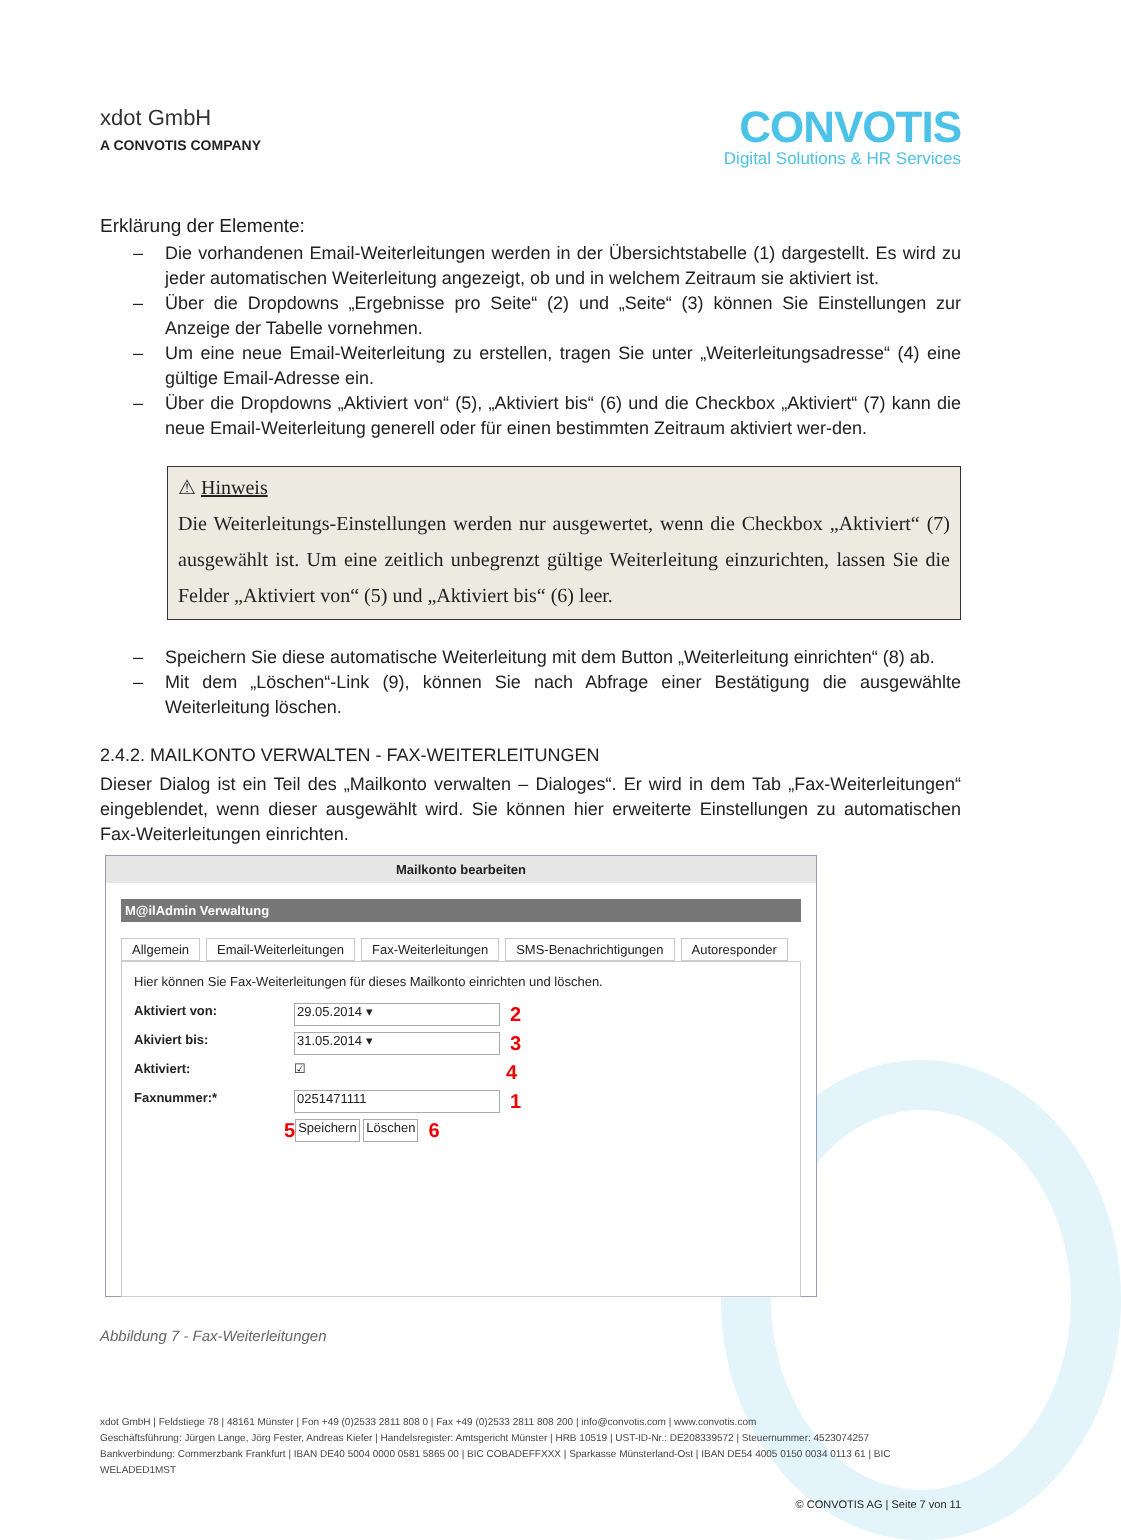xdot GmbH
A CONVOTIS COMPANY
CONVOTIS
Digital Solutions & HR Services
Erklärung der Elemente:
Die vorhandenen Email-Weiterleitungen werden in der Übersichtstabelle (1) dargestellt. Es wird zu jeder automatischen Weiterleitung angezeigt, ob und in welchem Zeitraum sie aktiviert ist.
Über die Dropdowns „Ergebnisse pro Seite“ (2) und „Seite“ (3) können Sie Einstellungen zur Anzeige der Tabelle vornehmen.
Um eine neue Email-Weiterleitung zu erstellen, tragen Sie unter „Weiterleitungsadresse“ (4) eine gültige Email-Adresse ein.
Über die Dropdowns „Aktiviert von“ (5), „Aktiviert bis“ (6) und die Checkbox „Aktiviert“ (7) kann die neue Email-Weiterleitung generell oder für einen bestimmten Zeitraum aktiviert wer-den.
⚠ Hinweis
Die Weiterleitungs-Einstellungen werden nur ausgewertet, wenn die Checkbox „Aktiviert“ (7) ausgewählt ist. Um eine zeitlich unbegrenzt gültige Weiterleitung einzurichten, lassen Sie die Felder „Aktiviert von“ (5) und „Aktiviert bis“ (6) leer.
Speichern Sie diese automatische Weiterleitung mit dem Button „Weiterleitung einrichten“ (8) ab.
Mit dem „Löschen“-Link (9), können Sie nach Abfrage einer Bestätigung die ausgewählte Weiterleitung löschen.
2.4.2. MAILKONTO VERWALTEN - FAX-WEITERLEITUNGEN
Dieser Dialog ist ein Teil des „Mailkonto verwalten – Dialoges“. Er wird in dem Tab „Fax-Weiterleitungen“ eingeblendet, wenn dieser ausgewählt wird. Sie können hier erweiterte Einstellungen zu automatischen Fax-Weiterleitungen einrichten.
Mailkonto bearbeiten
M@ilAdmin Verwaltung
Allgemein Email-Weiterleitungen Fax-Weiterleitungen SMS-Benachrichtigungen Autoresponder
Hier können Sie Fax-Weiterleitungen für dieses Mailkonto einrichten und löschen.
Aktiviert von: 29.05.2014 ▾ 2
Akiviert bis: 31.05.2014 ▾ 3
Aktiviert: ☑ 4
Faxnummer:* 0251471111 1
5 Speichern Löschen 6
Abbildung 7 - Fax-Weiterleitungen
xdot GmbH | Feldstiege 78 | 48161 Münster | Fon +49 (0)2533 2811 808 0 | Fax +49 (0)2533 2811 808 200 | info@convotis.com | www.convotis.com
Geschäftsführung: Jürgen Lange, Jörg Fester, Andreas Kiefer | Handelsregister: Amtsgericht Münster | HRB 10519 | UST-ID-Nr.: DE208339572 | Steuernummer: 4523074257
Bankverbindung: Commerzbank Frankfurt | IBAN DE40 5004 0000 0581 5865 00 | BIC COBADEFFXXX | Sparkasse Münsterland-Ost | IBAN DE54 4005 0150 0034 0113 61 | BIC WELADED1MST
© CONVOTIS AG | Seite 7 von 11